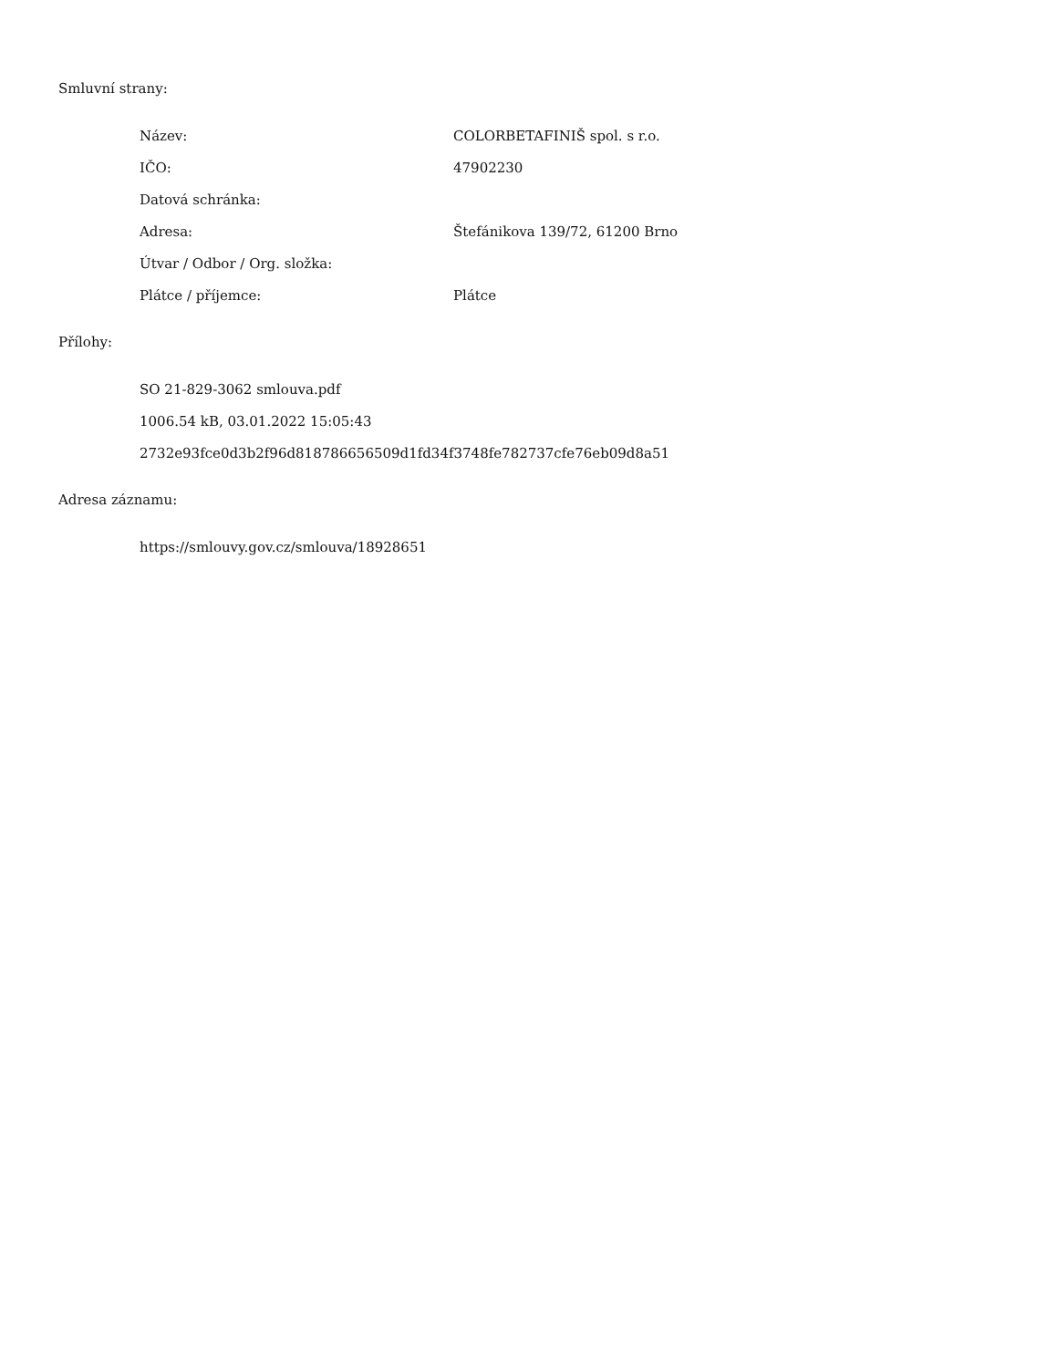Smluvní strany:
| Název: | COLORBETAFINIŠ spol. s r.o. |
| IČO: | 47902230 |
| Datová schránka: | |
| Adresa: | Štefánikova 139/72, 61200 Brno |
| Útvar / Odbor / Org. složka: | |
| Plátce / příjemce: | Plátce |
Přílohy:
SO 21-829-3062 smlouva.pdf
1006.54 kB, 03.01.2022 15:05:43
2732e93fce0d3b2f96d818786656509d1fd34f3748fe782737cfe76eb09d8a51
Adresa záznamu:
https://smlouvy.gov.cz/smlouva/18928651